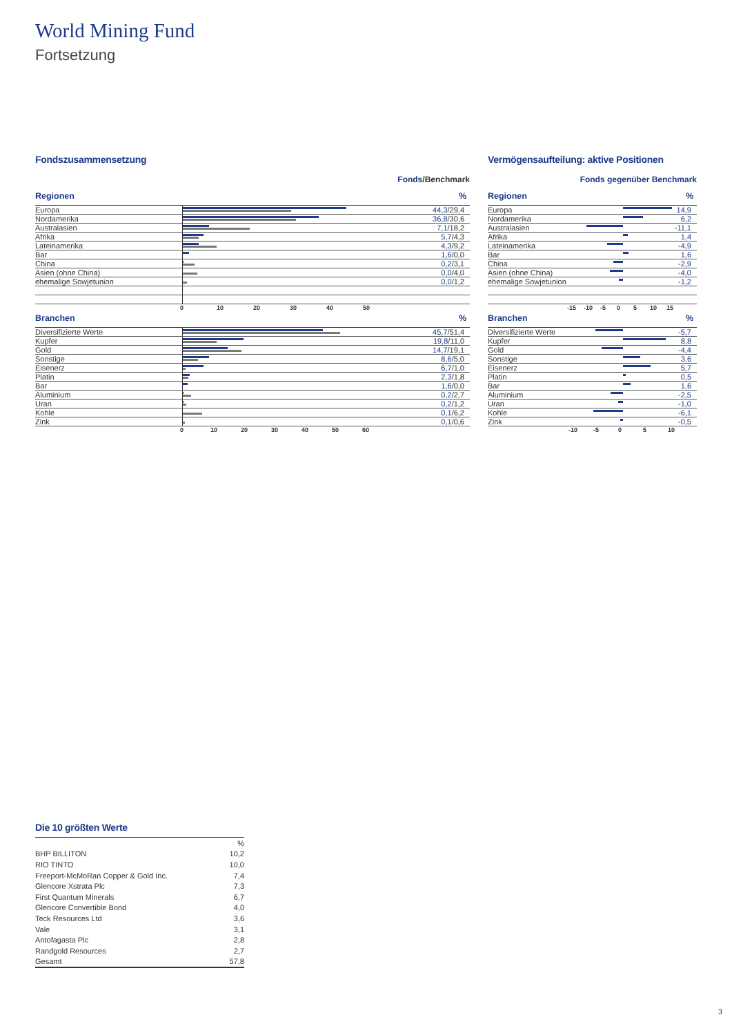World Mining Fund
Fortsetzung
Fondszusammensetzung
Fonds/Benchmark
Regionen%
| Europa | | 44,3 /29,4 |
| Nordamerika | | 36,8 /30,6 |
| Australasien | | 7,1 /18,2 |
| Afrika | | 5,7 /4,3 |
| Lateinamerika | | 4,3 /9,2 |
| Bar | | 1,6 /0,0 |
| China | | 0,2 /3,1 |
| Asien (ohne China) | | 0,0 /4,0 |
| ehemalige Sowjetunion | | 0,0 /1,2 |
0 10 20 30 40 50
Branchen%
| Diversifizierte Werte | | 45,7 /51,4 |
| Kupfer | | 19,8 /11,0 |
| Gold | | 14,7 /19,1 |
| Sonstige | | 8,6 /5,0 |
| Eisenerz | | 6,7 /1,0 |
| Platin | | 2,3 /1,8 |
| Bar | | 1,6 /0,0 |
| Aluminium | | 0,2 /2,7 |
| Uran | | 0,2 /1,2 |
| Kohle | | 0,1 /6,2 |
| Zink | | 0,1 /0,6 |
0 10 20 30 40 50 60
Vermögensaufteilung: aktive Positionen
Fonds gegenüber Benchmark
Regionen%
| Europa | | 14,9 |
| Nordamerika | | 6,2 |
| Australasien | | -11,1 |
| Afrika | | 1,4 |
| Lateinamerika | | -4,9 |
| Bar | | 1,6 |
| China | | -2,9 |
| Asien (ohne China) | | -4,0 |
| ehemalige Sowjetunion | | -1,2 |
-15 -10 -5 0 5 10 15
Branchen%
| Diversifizierte Werte | | -5,7 |
| Kupfer | | 8,8 |
| Gold | | -4,4 |
| Sonstige | | 3,6 |
| Eisenerz | | 5,7 |
| Platin | | 0,5 |
| Bar | | 1,6 |
| Aluminium | | -2,5 |
| Uran | | -1,0 |
| Kohle | | -6,1 |
| Zink | | -0,5 |
-10 -5 0 5 10
Die 10 größten Werte
| | % |
| BHP BILLITON | 10,2 |
| RIO TINTO | 10,0 |
| Freeport-McMoRan Copper & Gold Inc. | 7,4 |
| Glencore Xstrata Plc | 7,3 |
| First Quantum Minerals | 6,7 |
| Glencore Convertible Bond | 4,0 |
| Teck Resources Ltd | 3,6 |
| Vale | 3,1 |
| Antofagasta Plc | 2,8 |
| Randgold Resources | 2,7 |
| Gesamt | 57,8 |
3